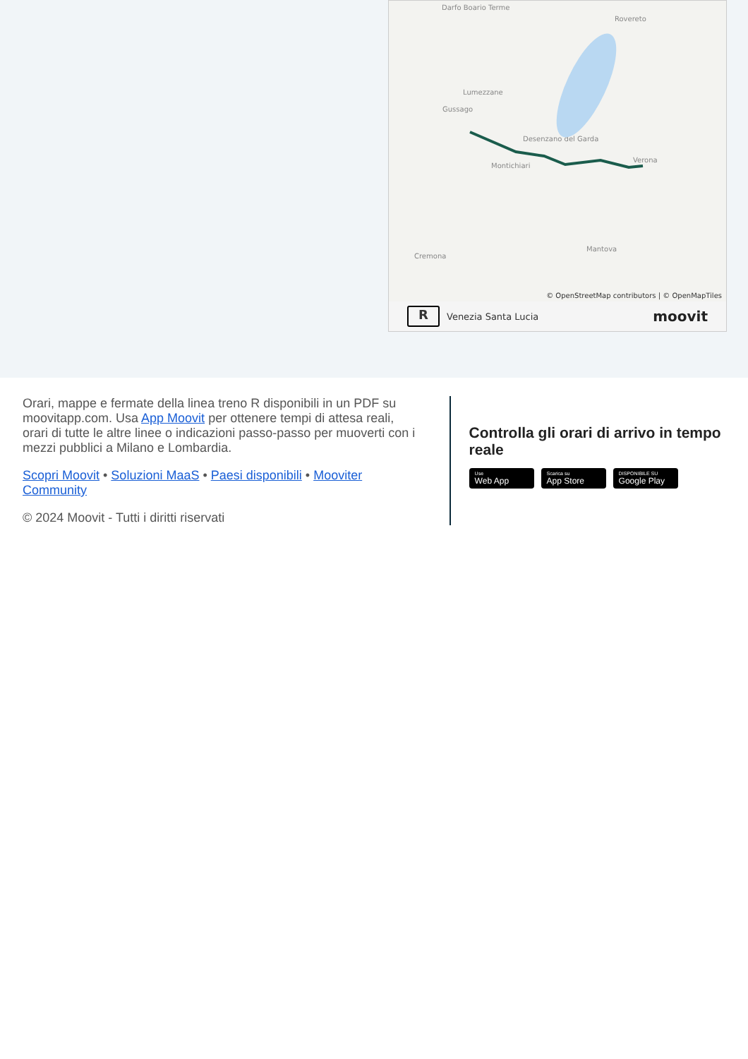Darfo Boario Terme
Rovereto
Lumezzane
Gussago
Desenzano del Garda
Montichiari
Verona
Mantova
Cremona
© OpenStreetMap contributors | © OpenMapTiles
R
Venezia Santa Lucia moovit
Orari, mappe e fermate della linea treno R disponibili in un PDF su moovitapp.com. Usa App Moovit per ottenere tempi di attesa reali, orari di tutte le altre linee o indicazioni passo-passo per muoverti con i mezzi pubblici a Milano e Lombardia.
Scopri Moovit • Soluzioni MaaS • Paesi disponibili • Mooviter Community
© 2024 Moovit - Tutti i diritti riservati
Controlla gli orari di arrivo in tempo reale
Use Web App Scarica su App Store DISPONIBILE SU Google Play